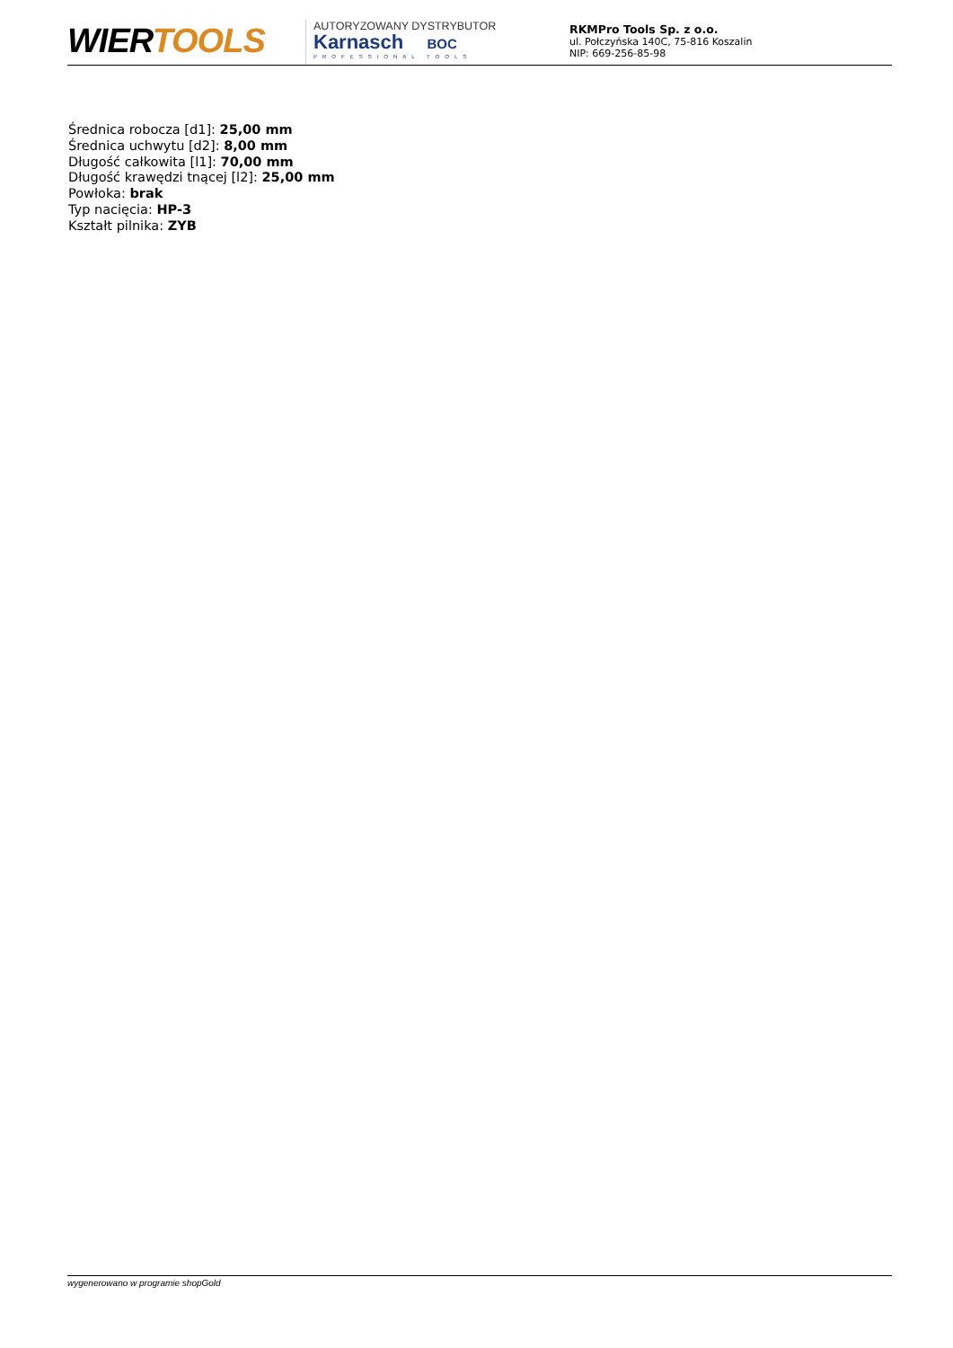WIERTOOLS
AUTORYZOWANY DYSTRYBUTOR
Karnasch BOC
PROFESSIONAL TOOLS
RKMPro Tools Sp. z o.o.
ul. Połczyńska 140C, 75-816 Koszalin
NIP: 669-256-85-98
Średnica robocza [d1]: 25,00 mm
Średnica uchwytu [d2]: 8,00 mm
Długość całkowita [l1]: 70,00 mm
Długość krawędzi tnącej [l2]: 25,00 mm
Powłoka: brak
Typ nacięcia: HP-3
Kształt pilnika: ZYB
wygenerowano w programie shopGold